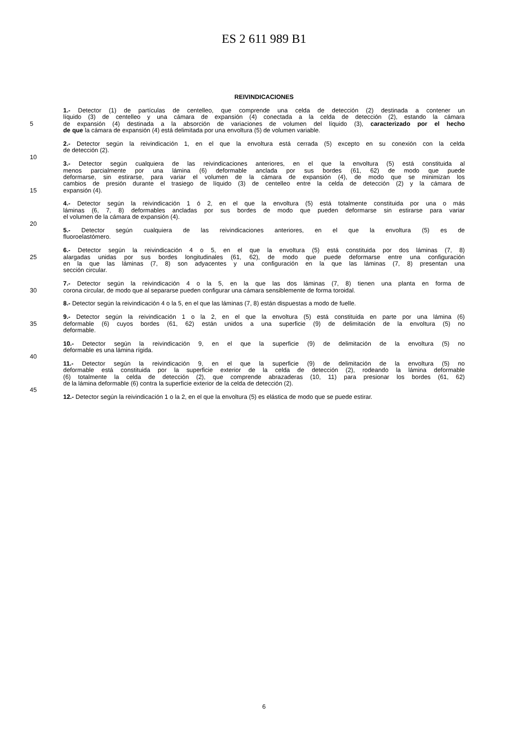ES 2 611 989 B1
REIVINDICACIONES
1.- Detector (1) de partículas de centelleo, que comprende una celda de detección (2) destinada a contener un
líquido (3) de centelleo y una cámara de expansión (4) conectada a la celda de detección (2), estando la cámara
5 de expansión (4) destinada a la absorción de variaciones de volumen del líquido (3), caracterizado por el hecho
de que la cámara de expansión (4) está delimitada por una envoltura (5) de volumen variable.
2.- Detector según la reivindicación 1, en el que la envoltura está cerrada (5) excepto en su conexión con la celda
de detección (2).
10
3.- Detector según cualquiera de las reivindicaciones anteriores, en el que la envoltura (5) está constituida al
menos parcialmente por una lámina (6) deformable anclada por sus bordes (61, 62) de modo que puede
deformarse, sin estirarse, para variar el volumen de la cámara de expansión (4), de modo que se minimizan los
cambios de presión durante el trasiego de líquido (3) de centelleo entre la celda de detección (2) y la cámara de
15 expansión (4).
4.- Detector según la reivindicación 1 ó 2, en el que la envoltura (5) está totalmente constituida por una o más
láminas (6, 7, 8) deformables ancladas por sus bordes de modo que pueden deformarse sin estirarse para variar
el volumen de la cámara de expansión (4).
20
5.- Detector según cualquiera de las reivindicaciones anteriores, en el que la envoltura (5) es de
fluoroelastómero.
6.- Detector según la reivindicación 4 o 5, en el que la envoltura (5) está constituida por dos láminas (7, 8)
25 alargadas unidas por sus bordes longitudinales (61, 62), de modo que puede deformarse entre una configuración
en la que las láminas (7, 8) son adyacentes y una configuración en la que las láminas (7, 8) presentan una
sección circular.
7.- Detector según la reivindicación 4 o la 5, en la que las dos láminas (7, 8) tienen una planta en forma de
30 corona circular, de modo que al separarse pueden configurar una cámara sensiblemente de forma toroidal.
8.- Detector según la reivindicación 4 o la 5, en el que las láminas (7, 8) están dispuestas a modo de fuelle.
9.- Detector según la reivindicación 1 o la 2, en el que la envoltura (5) está constituida en parte por una lámina (6)
35 deformable (6) cuyos bordes (61, 62) están unidos a una superficie (9) de delimitación de la envoltura (5) no
deformable.
10.- Detector según la reivindicación 9, en el que la superficie (9) de delimitación de la envoltura (5) no
deformable es una lámina rígida.
40
11.- Detector según la reivindicación 9, en el que la superficie (9) de delimitación de la envoltura (5) no
deformable está constituida por la superficie exterior de la celda de detección (2), rodeando la lámina deformable
(6) totalmente la celda de detección (2), que comprende abrazaderas (10, 11) para presionar los bordes (61, 62)
de la lámina deformable (6) contra la superficie exterior de la celda de detección (2).
45
12.- Detector según la reivindicación 1 o la 2, en el que la envoltura (5) es elástica de modo que se puede estirar.
6